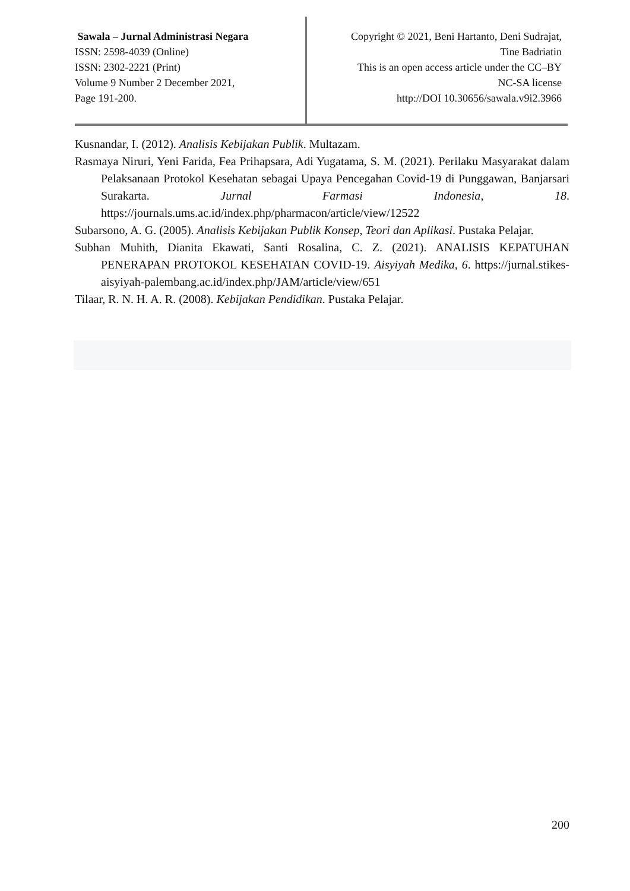Sawala – Jurnal Administrasi Negara
ISSN: 2598-4039 (Online)
ISSN: 2302-2221 (Print)
Volume 9 Number 2 December 2021,
Page 191-200.
Copyright © 2021, Beni Hartanto, Deni Sudrajat,
Tine Badriatin
This is an open access article under the CC–BY
NC-SA license
http://DOI 10.30656/sawala.v9i2.3966
Kusnandar, I. (2012). Analisis Kebijakan Publik. Multazam.
Rasmaya Niruri, Yeni Farida, Fea Prihapsara, Adi Yugatama, S. M. (2021). Perilaku Masyarakat dalam Pelaksanaan Protokol Kesehatan sebagai Upaya Pencegahan Covid-19 di Punggawan, Banjarsari Surakarta. Jurnal Farmasi Indonesia, 18. https://journals.ums.ac.id/index.php/pharmacon/article/view/12522
Subarsono, A. G. (2005). Analisis Kebijakan Publik Konsep, Teori dan Aplikasi. Pustaka Pelajar.
Subhan Muhith, Dianita Ekawati, Santi Rosalina, C. Z. (2021). ANALISIS KEPATUHAN PENERAPAN PROTOKOL KESEHATAN COVID-19. Aisyiyah Medika, 6. https://jurnal.stikes-aisyiyah-palembang.ac.id/index.php/JAM/article/view/651
Tilaar, R. N. H. A. R. (2008). Kebijakan Pendidikan. Pustaka Pelajar.
200